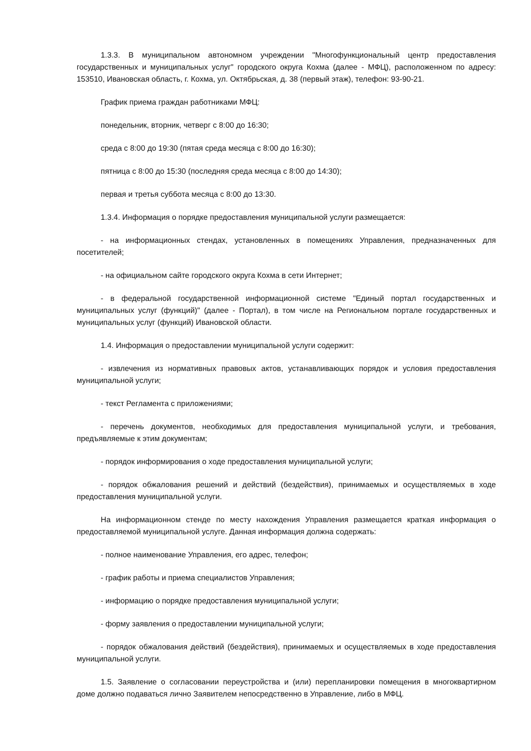1.3.3. В муниципальном автономном учреждении "Многофункциональный центр предоставления государственных и муниципальных услуг" городского округа Кохма (далее - МФЦ), расположенном по адресу: 153510, Ивановская область, г. Кохма, ул. Октябрьская, д. 38 (первый этаж), телефон: 93-90-21.
График приема граждан работниками МФЦ:
понедельник, вторник, четверг с 8:00 до 16:30;
среда с 8:00 до 19:30 (пятая среда месяца с 8:00 до 16:30);
пятница с 8:00 до 15:30 (последняя среда месяца с 8:00 до 14:30);
первая и третья суббота месяца с 8:00 до 13:30.
1.3.4. Информация о порядке предоставления муниципальной услуги размещается:
- на информационных стендах, установленных в помещениях Управления, предназначенных для посетителей;
- на официальном сайте городского округа Кохма в сети Интернет;
- в федеральной государственной информационной системе "Единый портал государственных и муниципальных услуг (функций)" (далее - Портал), в том числе на Региональном портале государственных и муниципальных услуг (функций) Ивановской области.
1.4. Информация о предоставлении муниципальной услуги содержит:
- извлечения из нормативных правовых актов, устанавливающих порядок и условия предоставления муниципальной услуги;
- текст Регламента с приложениями;
- перечень документов, необходимых для предоставления муниципальной услуги, и требования, предъявляемые к этим документам;
- порядок информирования о ходе предоставления муниципальной услуги;
- порядок обжалования решений и действий (бездействия), принимаемых и осуществляемых в ходе предоставления муниципальной услуги.
На информационном стенде по месту нахождения Управления размещается краткая информация о предоставляемой муниципальной услуге. Данная информация должна содержать:
- полное наименование Управления, его адрес, телефон;
- график работы и приема специалистов Управления;
- информацию о порядке предоставления муниципальной услуги;
- форму заявления о предоставлении муниципальной услуги;
- порядок обжалования действий (бездействия), принимаемых и осуществляемых в ходе предоставления муниципальной услуги.
1.5. Заявление о согласовании переустройства и (или) перепланировки помещения в многоквартирном доме должно подаваться лично Заявителем непосредственно в Управление, либо в МФЦ.